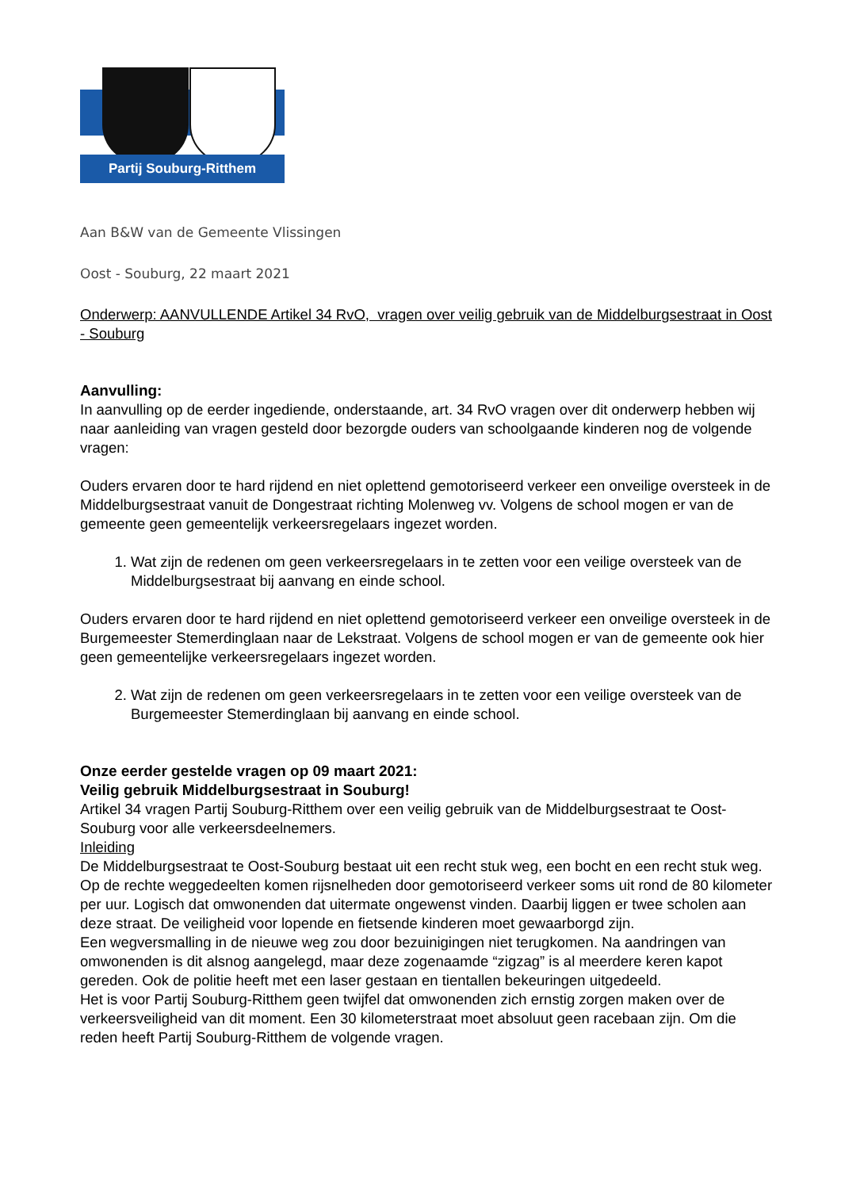Partij Souburg-Ritthem
Aan B&W van de Gemeente Vlissingen
Oost - Souburg, 22 maart 2021
Onderwerp: AANVULLENDE Artikel 34 RvO, vragen over veilig gebruik van de Middelburgsestraat in Oost - Souburg
Aanvulling:
In aanvulling op de eerder ingediende, onderstaande, art. 34 RvO vragen over dit onderwerp hebben wij naar aanleiding van vragen gesteld door bezorgde ouders van schoolgaande kinderen nog de volgende vragen:
Ouders ervaren door te hard rijdend en niet oplettend gemotoriseerd verkeer een onveilige oversteek in de Middelburgsestraat vanuit de Dongestraat richting Molenweg vv. Volgens de school mogen er van de gemeente geen gemeentelijk verkeersregelaars ingezet worden.
1. Wat zijn de redenen om geen verkeersregelaars in te zetten voor een veilige oversteek van de Middelburgsestraat bij aanvang en einde school.
Ouders ervaren door te hard rijdend en niet oplettend gemotoriseerd verkeer een onveilige oversteek in de Burgemeester Stemerdinglaan naar de Lekstraat. Volgens de school mogen er van de gemeente ook hier geen gemeentelijke verkeersregelaars ingezet worden.
2. Wat zijn de redenen om geen verkeersregelaars in te zetten voor een veilige oversteek van de Burgemeester Stemerdinglaan bij aanvang en einde school.
Onze eerder gestelde vragen op 09 maart 2021:
Veilig gebruik Middelburgsestraat in Souburg!
Artikel 34 vragen Partij Souburg-Ritthem over een veilig gebruik van de Middelburgsestraat te Oost-Souburg voor alle verkeersdeelnemers.
Inleiding
De Middelburgsestraat te Oost-Souburg bestaat uit een recht stuk weg, een bocht en een recht stuk weg. Op de rechte weggedeelten komen rijsnelheden door gemotoriseerd verkeer soms uit rond de 80 kilometer per uur. Logisch dat omwonenden dat uitermate ongewenst vinden. Daarbij liggen er twee scholen aan deze straat. De veiligheid voor lopende en fietsende kinderen moet gewaarborgd zijn.
Een wegversmalling in de nieuwe weg zou door bezuinigingen niet terugkomen. Na aandringen van omwonenden is dit alsnog aangelegd, maar deze zogenaamde “zigzag” is al meerdere keren kapot gereden. Ook de politie heeft met een laser gestaan en tientallen bekeuringen uitgedeeld.
Het is voor Partij Souburg-Ritthem geen twijfel dat omwonenden zich ernstig zorgen maken over de verkeersveiligheid van dit moment. Een 30 kilometerstraat moet absoluut geen racebaan zijn. Om die reden heeft Partij Souburg-Ritthem de volgende vragen.